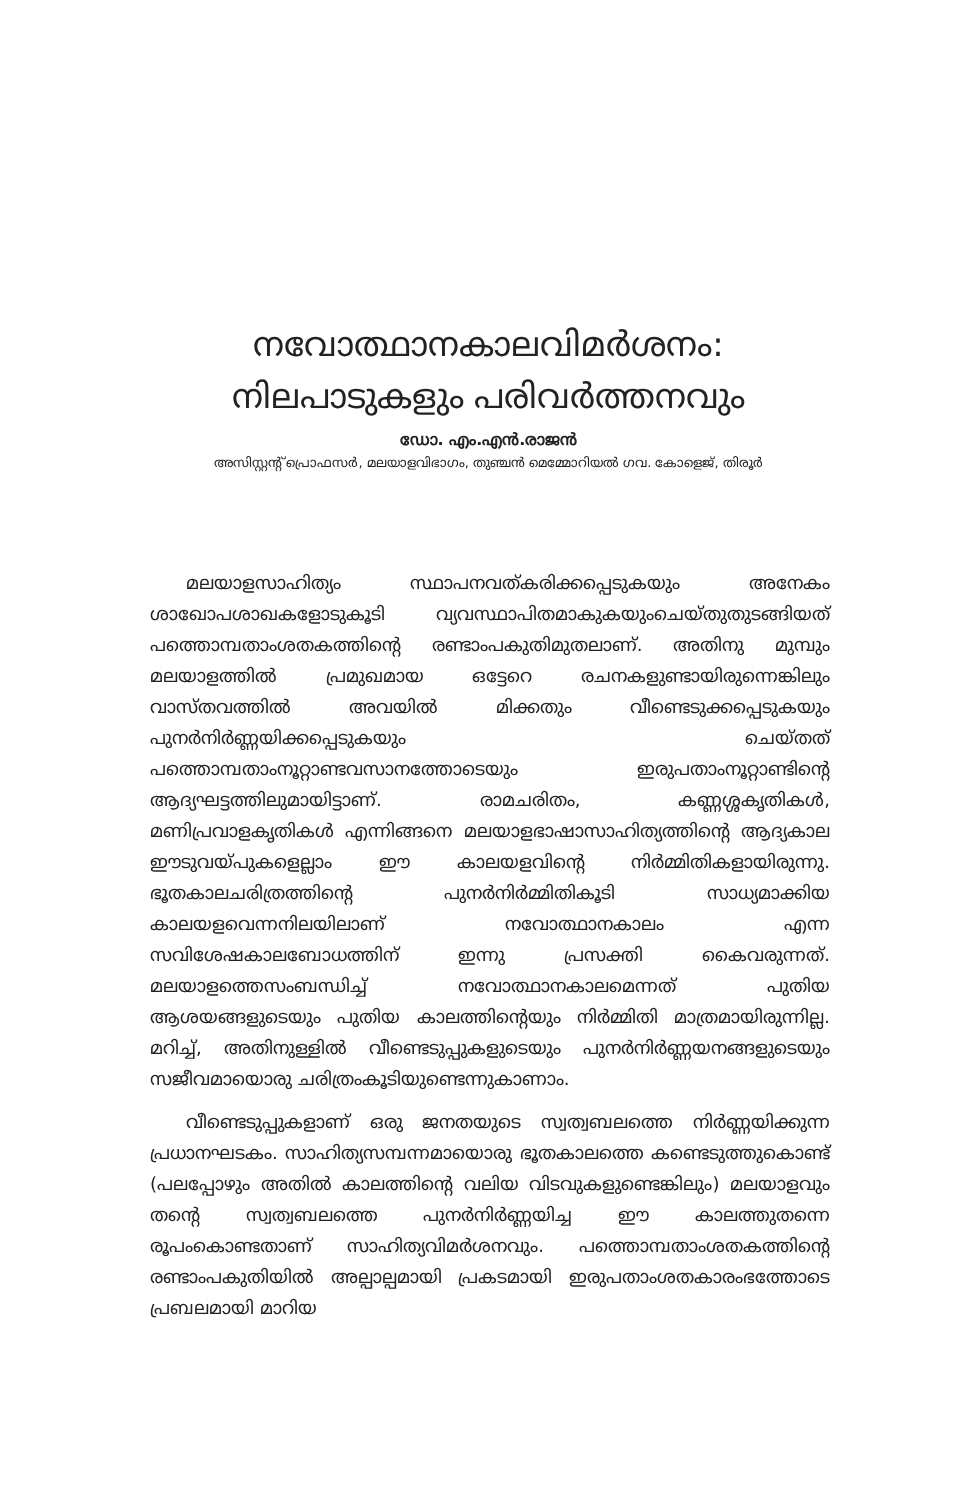നവോത്ഥാനകാലവിമർശനം:
നിലപാടുകളും പരിവർത്തനവും
ഡോ. എം.എൻ.രാജൻ
അസിസ്റ്റന്റ് പ്രൊഫസർ, മലയാളവിഭാഗം, തുഞ്ചൻ മെമ്മോറിയൽ ഗവ. കോളെജ്, തിരൂർ
മലയാളസാഹിത്യം സ്ഥാപനവത്കരിക്കപ്പെടുകയും അനേകം ശാഖോപശാഖകളോടുകൂടി വ്യവസ്ഥാപിതമാകുകയുംചെയ്തുതുടങ്ങിയത് പത്തൊമ്പതാംശതകത്തിന്റെ രണ്ടാംപകുതിമുതലാണ്. അതിനു മുമ്പും മലയാളത്തിൽ പ്രമുഖമായ ഒട്ടേറെ രചനകളുണ്ടായിരുന്നെങ്കിലും വാസ്തവത്തിൽ അവയിൽ മിക്കതും വീണ്ടെടുക്കപ്പെടുകയും പുനർനിർണ്ണയിക്കപ്പെടുകയും ചെയ്തത് പത്തൊമ്പതാംനൂറ്റാണ്ടവസാനത്തോടെയും ഇരുപതാംനൂറ്റാണ്ടിന്റെ ആദ്യഘട്ടത്തിലുമായിട്ടാണ്. രാമചരിതം, കണ്ണശ്ശകൃതികൾ, മണിപ്രവാളകൃതികൾ എന്നിങ്ങനെ മലയാളഭാഷാസാഹിത്യത്തിന്റെ ആദ്യകാല ഈടുവയ്പുകളെല്ലാം ഈ കാലയളവിന്റെ നിർമ്മിതികളായിരുന്നു. ഭൂതകാലചരിത്രത്തിന്റെ പുനർനിർമ്മിതികൂടി സാധ്യമാക്കിയ കാലയളവെന്നനിലയിലാണ് നവോത്ഥാനകാലം എന്ന സവിശേഷകാലബോധത്തിന് ഇന്നു പ്രസക്തി കൈവരുന്നത്. മലയാളത്തെസംബന്ധിച്ച് നവോത്ഥാനകാലമെന്നത് പുതിയ ആശയങ്ങളുടെയും പുതിയ കാലത്തിന്റെയും നിർമ്മിതി മാത്രമായിരുന്നില്ല. മറിച്ച്, അതിനുള്ളിൽ വീണ്ടെടുപ്പുകളുടെയും പുനർനിർണ്ണയനങ്ങളുടെയും സജീവമായൊരു ചരിത്രംകൂടിയുണ്ടെന്നുകാണാം.
വീണ്ടെടുപ്പുകളാണ് ഒരു ജനതയുടെ സ്വത്വബലത്തെ നിർണ്ണയിക്കുന്ന പ്രധാനഘടകം. സാഹിത്യസമ്പന്നമായൊരു ഭൂതകാലത്തെ കണ്ടെടുത്തുകൊണ്ട് (പലപ്പോഴും അതിൽ കാലത്തിന്റെ വലിയ വിടവുകളുണ്ടെങ്കിലും) മലയാളവും തന്റെ സ്വത്വബലത്തെ പുനർനിർണ്ണയിച്ച ഈ കാലത്തുതന്നെ രൂപംകൊണ്ടതാണ് സാഹിത്യവിമർശനവും. പത്തൊമ്പതാംശതകത്തിന്റെ രണ്ടാംപകുതിയിൽ അല്പാല്പമായി പ്രകടമായി ഇരുപതാംശതകാരംഭത്തോടെ പ്രബലമായി മാറിയ